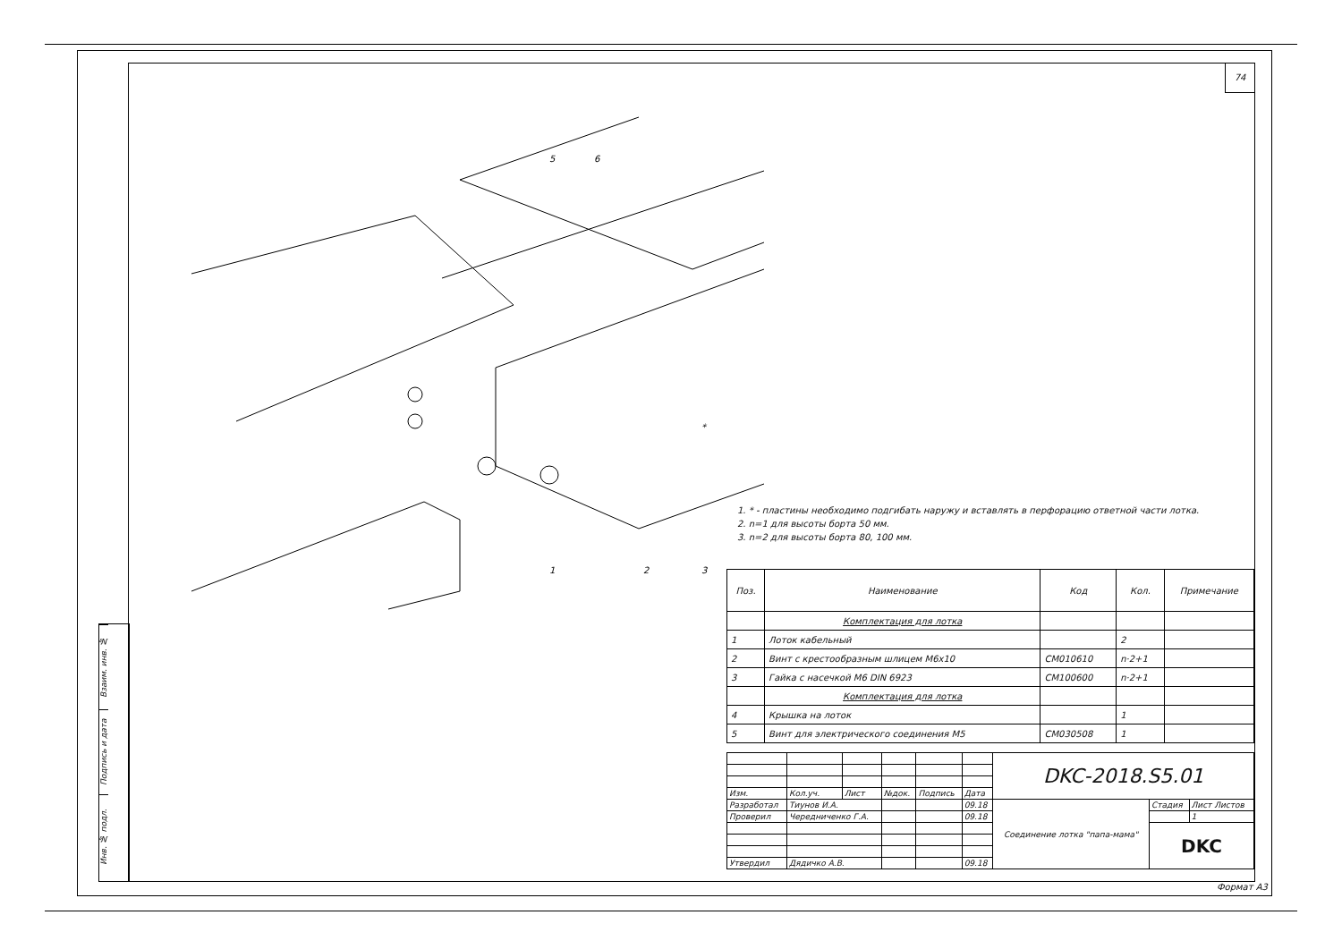Взаим. инв. №
Подпись и дата
Инв. № подл.
74
1
2
3
5
6
*
1. * - пластины необходимо подгибать наружу и вставлять в перфорацию ответной части лотка.
2. n=1 для высоты борта 50 мм.
3. n=2 для высоты борта 80, 100 мм.
| Поз. | Наименование | Код | Кол. | Примечание |
| --- | --- | --- | --- | --- |
| | Комплектация для лотка | | | |
| 1 | Лоток кабельный | | 2 | |
| 2 | Винт с крестообразным шлицем М6х10 | CM010610 | n·2+1 | |
| 3 | Гайка с насечкой М6 DIN 6923 | CM100600 | n·2+1 | |
| | Комплектация для лотка | | | |
| 4 | Крышка на лоток | | 1 | |
| 5 | Винт для электрического соединения М5 | CM030508 | 1 | |
| | | | | | | DKC-2018.S5.01 | | |
| Изм. | Кол.уч. | Лист | №док. | Подпись | Дата | | | |
| Разработал | Тиунов И.А. | | | | 09.18 | Соединение лотка "папа-мама" | Стадия | Лист Листов |
| Проверил | Чередниченко Г.А. | | | | 09.18 | | | 1 |
| | | | | | | | DKC | |
| Утвердил | Дядичко А.В. | | | | 09.18 | | | |
Формат А3